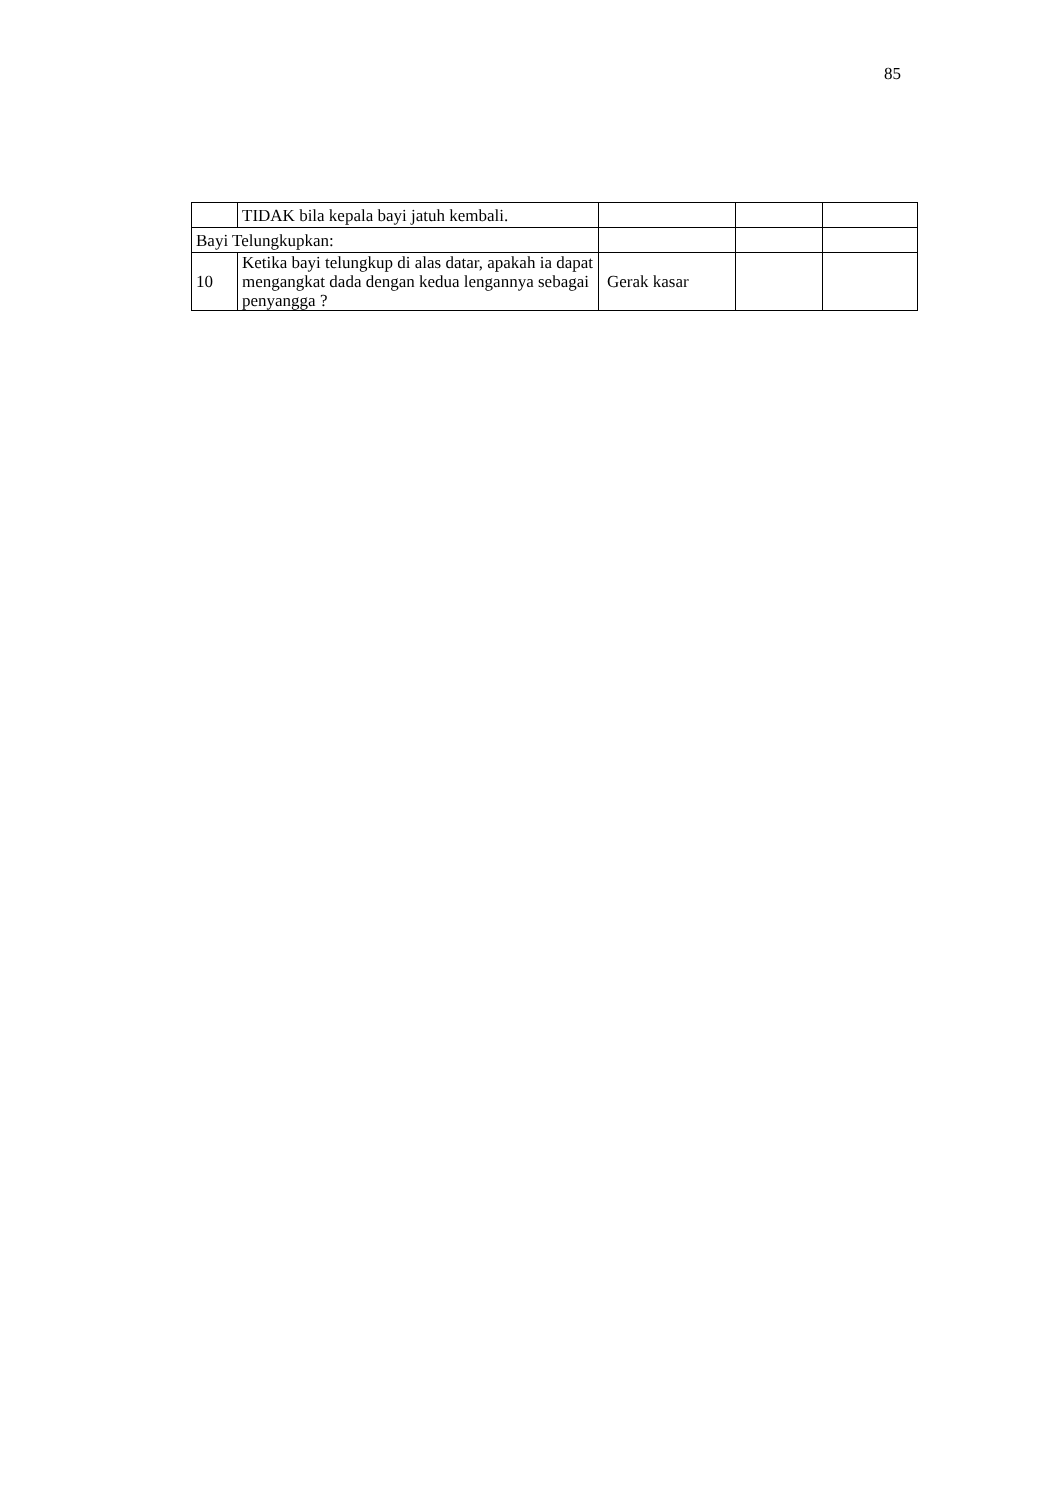85
| | TIDAK bila kepala bayi jatuh kembali. | | | |
| Bayi Telungkupkan: | | | | |
| 10 | Ketika bayi telungkup di alas datar, apakah ia dapat mengangkat dada dengan kedua lengannya sebagai penyangga ? | Gerak kasar | | |